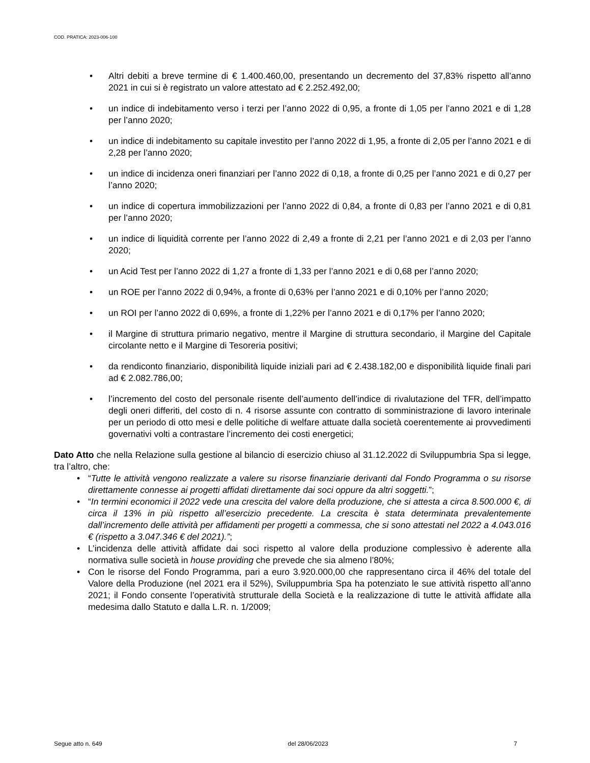COD. PRATICA: 2023-006-100
• Altri debiti a breve termine di € 1.400.460,00, presentando un decremento del 37,83% rispetto all’anno 2021 in cui si è registrato un valore attestato ad € 2.252.492,00;
• un indice di indebitamento verso i terzi per l’anno 2022 di 0,95, a fronte di 1,05 per l’anno 2021 e di 1,28 per l’anno 2020;
• un indice di indebitamento su capitale investito per l’anno 2022 di 1,95, a fronte di 2,05 per l’anno 2021 e di 2,28 per l’anno 2020;
• un indice di incidenza oneri finanziari per l’anno 2022 di 0,18, a fronte di 0,25 per l’anno 2021 e di 0,27 per l’anno 2020;
• un indice di copertura immobilizzazioni per l’anno 2022 di 0,84, a fronte di 0,83 per l’anno 2021 e di 0,81 per l’anno 2020;
• un indice di liquidità corrente per l’anno 2022 di 2,49 a fronte di 2,21 per l’anno 2021 e di 2,03 per l’anno 2020;
• un Acid Test per l’anno 2022 di 1,27 a fronte di 1,33 per l’anno 2021 e di 0,68 per l’anno 2020;
• un ROE per l’anno 2022 di 0,94%, a fronte di 0,63% per l’anno 2021 e di 0,10% per l’anno 2020;
• un ROI per l’anno 2022 di 0,69%, a fronte di 1,22% per l’anno 2021 e di 0,17% per l’anno 2020;
• il Margine di struttura primario negativo, mentre il Margine di struttura secondario, il Margine del Capitale circolante netto e il Margine di Tesoreria positivi;
• da rendiconto finanziario, disponibilità liquide iniziali pari ad € 2.438.182,00 e disponibilità liquide finali pari ad € 2.082.786,00;
• l’incremento del costo del personale risente dell’aumento dell’indice di rivalutazione del TFR, dell’impatto degli oneri differiti, del costo di n. 4 risorse assunte con contratto di somministrazione di lavoro interinale per un periodo di otto mesi e delle politiche di welfare attuate dalla società coerentemente ai provvedimenti governativi volti a contrastare l’incremento dei costi energetici;
Dato Atto che nella Relazione sulla gestione al bilancio di esercizio chiuso al 31.12.2022 di Sviluppumbria Spa si legge, tra l’altro, che:
• “Tutte le attività vengono realizzate a valere su risorse finanziarie derivanti dal Fondo Programma o su risorse direttamente connesse ai progetti affidati direttamente dai soci oppure da altri soggetti.”;
• “In termini economici il 2022 vede una crescita del valore della produzione, che si attesta a circa 8.500.000 €, di circa il 13% in più rispetto all’esercizio precedente. La crescita è stata determinata prevalentemente dall’incremento delle attività per affidamenti per progetti a commessa, che si sono attestati nel 2022 a 4.043.016 € (rispetto a 3.047.346 € del 2021).”;
• L’incidenza delle attività affidate dai soci rispetto al valore della produzione complessivo è aderente alla normativa sulle società in house providing che prevede che sia almeno l’80%;
• Con le risorse del Fondo Programma, pari a euro 3.920.000,00 che rappresentano circa il 46% del totale del Valore della Produzione (nel 2021 era il 52%), Sviluppumbria Spa ha potenziato le sue attività rispetto all’anno 2021; il Fondo consente l’operatività strutturale della Società e la realizzazione di tutte le attività affidate alla medesima dallo Statuto e dalla L.R. n. 1/2009;
Segue atto n. 649 del 28/06/2023 7